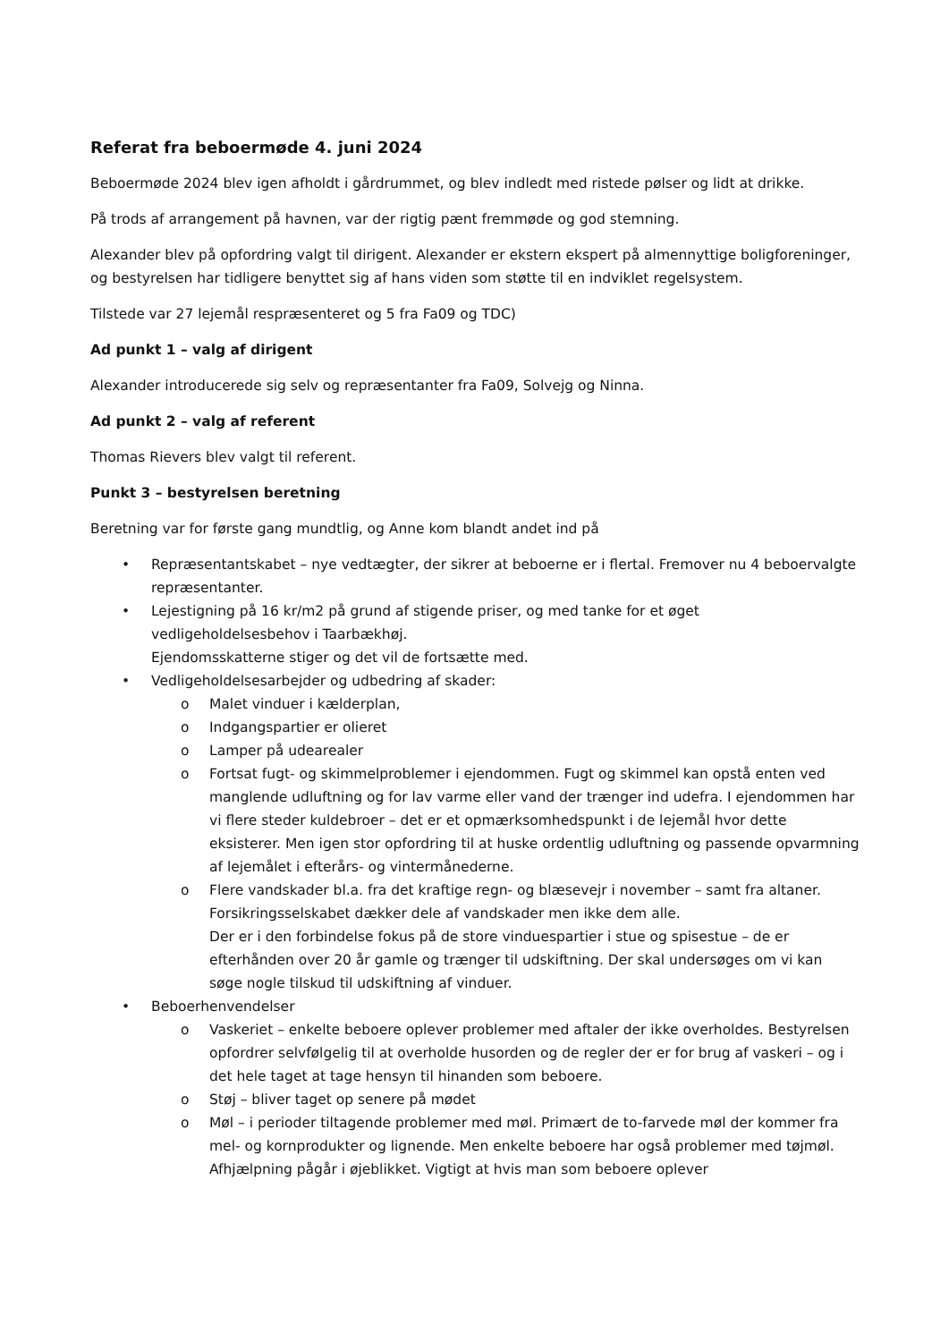Referat fra beboermøde 4. juni 2024
Beboermøde 2024 blev igen afholdt i gårdrummet, og blev indledt med ristede pølser og lidt at drikke.
På trods af arrangement på havnen, var der rigtig pænt fremmøde og god stemning.
Alexander blev på opfordring valgt til dirigent. Alexander er ekstern ekspert på almennyttige boligforeninger, og bestyrelsen har tidligere benyttet sig af hans viden som støtte til en indviklet regelsystem.
Tilstede var 27 lejemål respræsenteret og 5 fra Fa09 og TDC)
Ad punkt 1 – valg af dirigent
Alexander introducerede sig selv og repræsentanter fra Fa09, Solvejg og Ninna.
Ad punkt 2 – valg af referent
Thomas Rievers blev valgt til referent.
Punkt 3 – bestyrelsen beretning
Beretning var for første gang mundtlig, og Anne kom blandt andet ind på
• Repræsentantskabet – nye vedtægter, der sikrer at beboerne er i flertal. Fremover nu 4 beboervalgte repræsentanter.
• Lejestigning på 16 kr/m2 på grund af stigende priser, og med tanke for et øget vedligeholdelsesbehov i Taarbækhøj.
Ejendomsskatterne stiger og det vil de fortsætte med.
• Vedligeholdelsesarbejder og udbedring af skader:
o Malet vinduer i kælderplan,
o Indgangspartier er olieret
o Lamper på udearealer
o Fortsat fugt- og skimmelproblemer i ejendommen. Fugt og skimmel kan opstå enten ved manglende udluftning og for lav varme eller vand der trænger ind udefra. I ejendommen har vi flere steder kuldebroer – det er et opmærksomhedspunkt i de lejemål hvor dette eksisterer. Men igen stor opfordring til at huske ordentlig udluftning og passende opvarmning af lejemålet i efterårs- og vintermånederne.
o Flere vandskader bl.a. fra det kraftige regn- og blæsevejr i november – samt fra altaner. Forsikringsselskabet dækker dele af vandskader men ikke dem alle.
Der er i den forbindelse fokus på de store vinduespartier i stue og spisestue – de er efterhånden over 20 år gamle og trænger til udskiftning. Der skal undersøges om vi kan søge nogle tilskud til udskiftning af vinduer.
• Beboerhenvendelser
o Vaskeriet – enkelte beboere oplever problemer med aftaler der ikke overholdes. Bestyrelsen opfordrer selvfølgelig til at overholde husorden og de regler der er for brug af vaskeri – og i det hele taget at tage hensyn til hinanden som beboere.
o Støj – bliver taget op senere på mødet
o Møl – i perioder tiltagende problemer med møl. Primært de to-farvede møl der kommer fra mel- og kornprodukter og lignende. Men enkelte beboere har også problemer med tøjmøl. Afhjælpning pågår i øjeblikket. Vigtigt at hvis man som beboere oplever